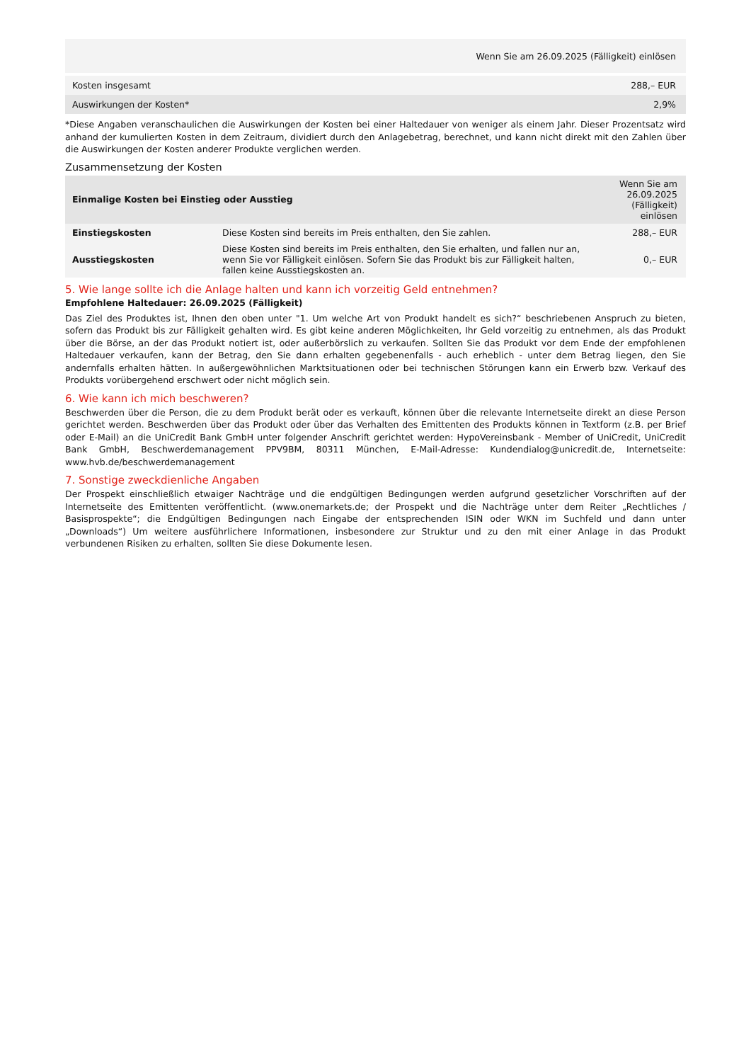| | Wenn Sie am 26.09.2025 (Fälligkeit) einlösen |
| --- | --- |
| Kosten insgesamt | 288,– EUR |
| Auswirkungen der Kosten* | 2,9% |
*Diese Angaben veranschaulichen die Auswirkungen der Kosten bei einer Haltedauer von weniger als einem Jahr. Dieser Prozentsatz wird anhand der kumulierten Kosten in dem Zeitraum, dividiert durch den Anlagebetrag, berechnet, und kann nicht direkt mit den Zahlen über die Auswirkungen der Kosten anderer Produkte verglichen werden.
Zusammensetzung der Kosten
| Einmalige Kosten bei Einstieg oder Ausstieg | | Wenn Sie am 26.09.2025 (Fälligkeit) einlösen |
| --- | --- | --- |
| Einstiegskosten | Diese Kosten sind bereits im Preis enthalten, den Sie zahlen. | 288,– EUR |
| Ausstiegskosten | Diese Kosten sind bereits im Preis enthalten, den Sie erhalten, und fallen nur an, wenn Sie vor Fälligkeit einlösen. Sofern Sie das Produkt bis zur Fälligkeit halten, fallen keine Ausstiegskosten an. | 0,– EUR |
5. Wie lange sollte ich die Anlage halten und kann ich vorzeitig Geld entnehmen?
Empfohlene Haltedauer: 26.09.2025 (Fälligkeit)
Das Ziel des Produktes ist, Ihnen den oben unter "1. Um welche Art von Produkt handelt es sich?“ beschriebenen Anspruch zu bieten, sofern das Produkt bis zur Fälligkeit gehalten wird. Es gibt keine anderen Möglichkeiten, Ihr Geld vorzeitig zu entnehmen, als das Produkt über die Börse, an der das Produkt notiert ist, oder außerbörslich zu verkaufen. Sollten Sie das Produkt vor dem Ende der empfohlenen Haltedauer verkaufen, kann der Betrag, den Sie dann erhalten gegebenenfalls - auch erheblich - unter dem Betrag liegen, den Sie andernfalls erhalten hätten. In außergewöhnlichen Marktsituationen oder bei technischen Störungen kann ein Erwerb bzw. Verkauf des Produkts vorübergehend erschwert oder nicht möglich sein.
6. Wie kann ich mich beschweren?
Beschwerden über die Person, die zu dem Produkt berät oder es verkauft, können über die relevante Internetseite direkt an diese Person gerichtet werden. Beschwerden über das Produkt oder über das Verhalten des Emittenten des Produkts können in Textform (z.B. per Brief oder E-Mail) an die UniCredit Bank GmbH unter folgender Anschrift gerichtet werden: HypoVereinsbank - Member of UniCredit, UniCredit Bank GmbH, Beschwerdemanagement PPV9BM, 80311 München, E-Mail-Adresse: Kundendialog@unicredit.de, Internetseite: www.hvb.de/beschwerdemanagement
7. Sonstige zweckdienliche Angaben
Der Prospekt einschließlich etwaiger Nachträge und die endgültigen Bedingungen werden aufgrund gesetzlicher Vorschriften auf der Internetseite des Emittenten veröffentlicht. (www.onemarkets.de; der Prospekt und die Nachträge unter dem Reiter „Rechtliches / Basisprospekte“; die Endgültigen Bedingungen nach Eingabe der entsprechenden ISIN oder WKN im Suchfeld und dann unter „Downloads“) Um weitere ausführlichere Informationen, insbesondere zur Struktur und zu den mit einer Anlage in das Produkt verbundenen Risiken zu erhalten, sollten Sie diese Dokumente lesen.